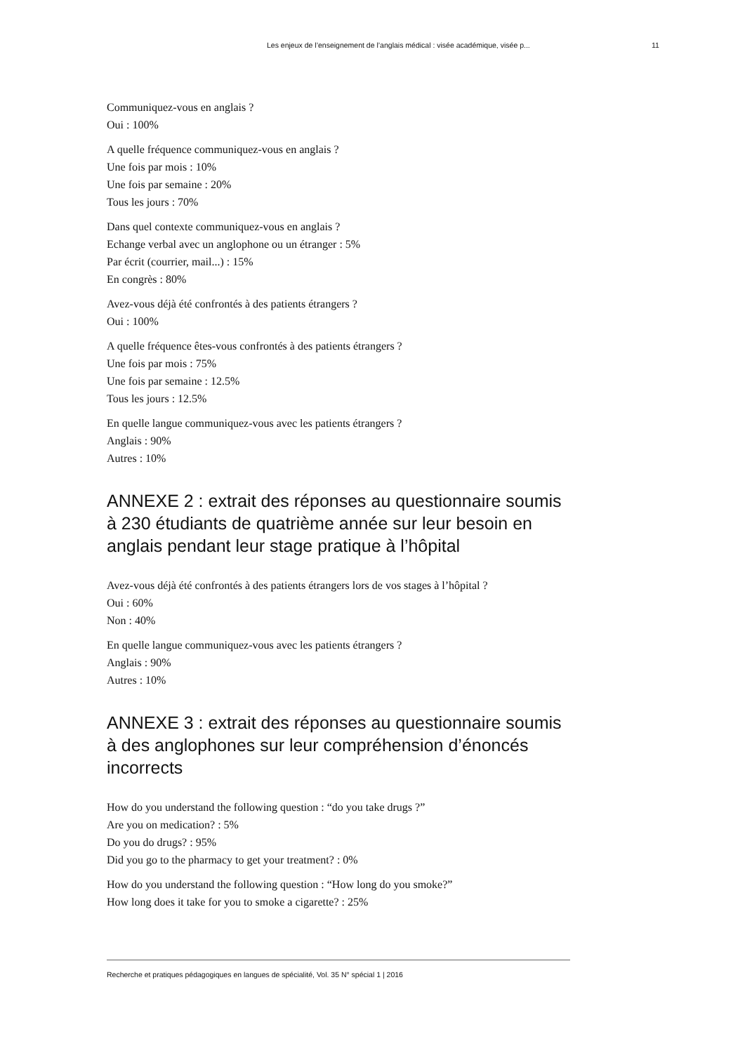Les enjeux de l’enseignement de l’anglais médical : visée académique, visée p... 11
Communiquez-vous en anglais ?
Oui : 100%
A quelle fréquence communiquez-vous en anglais ?
Une fois par mois : 10%
Une fois par semaine : 20%
Tous les jours : 70%
Dans quel contexte communiquez-vous en anglais ?
Echange verbal avec un anglophone ou un étranger : 5%
Par écrit (courrier, mail...) : 15%
En congrès : 80%
Avez-vous déjà été confrontés à des patients étrangers ?
Oui : 100%
A quelle fréquence êtes-vous confrontés à des patients étrangers ?
Une fois par mois : 75%
Une fois par semaine : 12.5%
Tous les jours : 12.5%
En quelle langue communiquez-vous avec les patients étrangers ?
Anglais : 90%
Autres : 10%
ANNEXE 2 : extrait des réponses au questionnaire soumis à 230 étudiants de quatrième année sur leur besoin en anglais pendant leur stage pratique à l’hôpital
Avez-vous déjà été confrontés à des patients étrangers lors de vos stages à l’hôpital ?
Oui : 60%
Non : 40%
En quelle langue communiquez-vous avec les patients étrangers ?
Anglais : 90%
Autres : 10%
ANNEXE 3 : extrait des réponses au questionnaire soumis à des anglophones sur leur compréhension d’énoncés incorrects
How do you understand the following question : “do you take drugs ?”
Are you on medication? : 5%
Do you do drugs? : 95%
Did you go to the pharmacy to get your treatment? : 0%
How do you understand the following question : “How long do you smoke?”
How long does it take for you to smoke a cigarette? : 25%
Recherche et pratiques pédagogiques en langues de spécialité, Vol. 35 N° spécial 1 | 2016